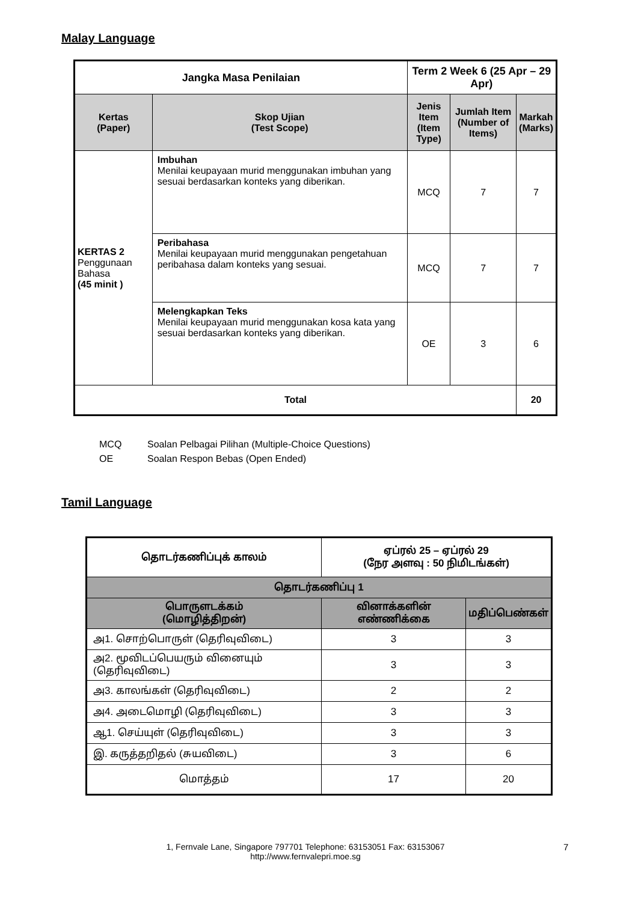Malay Language
| Jangka Masa Penilaian | | Term 2 Week 6 (25 Apr – 29 Apr) | | |
| --- | --- | --- | --- | --- |
| Kertas (Paper) | Skop Ujian (Test Scope) | Jenis Item (Item Type) | Jumlah Item (Number of Items) | Markah (Marks) |
| KERTAS 2 Penggunaan Bahasa (45 minit ) | Imbuhan Menilai keupayaan murid menggunakan imbuhan yang sesuai berdasarkan konteks yang diberikan. | MCQ | 7 | 7 |
| | Peribahasa Menilai keupayaan murid menggunakan pengetahuan peribahasa dalam konteks yang sesuai. | MCQ | 7 | 7 |
| | Melengkapkan Teks Menilai keupayaan murid menggunakan kosa kata yang sesuai berdasarkan konteks yang diberikan. | OE | 3 | 6 |
| Total | | | | 20 |
MCQ Soalan Pelbagai Pilihan (Multiple-Choice Questions)
OE Soalan Respon Bebas (Open Ended)
Tamil Language
| தொடர்கணிப்புக் காலம் | ஏப்ரல் 25 – ஏப்ரல் 29 (நேர அளவு : 50 நிமிடங்கள்) | |
| --- | --- | --- |
| தொடர்கணிப்பு 1 | | |
| பொருளடக்கம் (மொழித்திறன்) | வினாக்களின் எண்ணிக்கை | மதிப்பெண்கள் |
| அ1. சொற்பொருள் (தெரிவுவிடை) | 3 | 3 |
| அ2. மூவிடப்பெயரும் வினையும் (தெரிவுவிடை) | 3 | 3 |
| அ3. காலங்கள் (தெரிவுவிடை) | 2 | 2 |
| அ4. அடைமொழி (தெரிவுவிடை) | 3 | 3 |
| ஆ1. செய்யுள் (தெரிவுவிடை) | 3 | 3 |
| இ. கருத்தறிதல் (சுயவிடை) | 3 | 6 |
| மொத்தம் | 17 | 20 |
1, Fernvale Lane, Singapore 797701 Telephone: 63153051 Fax: 63153067
http://www.fernvalepri.moe.sg
7